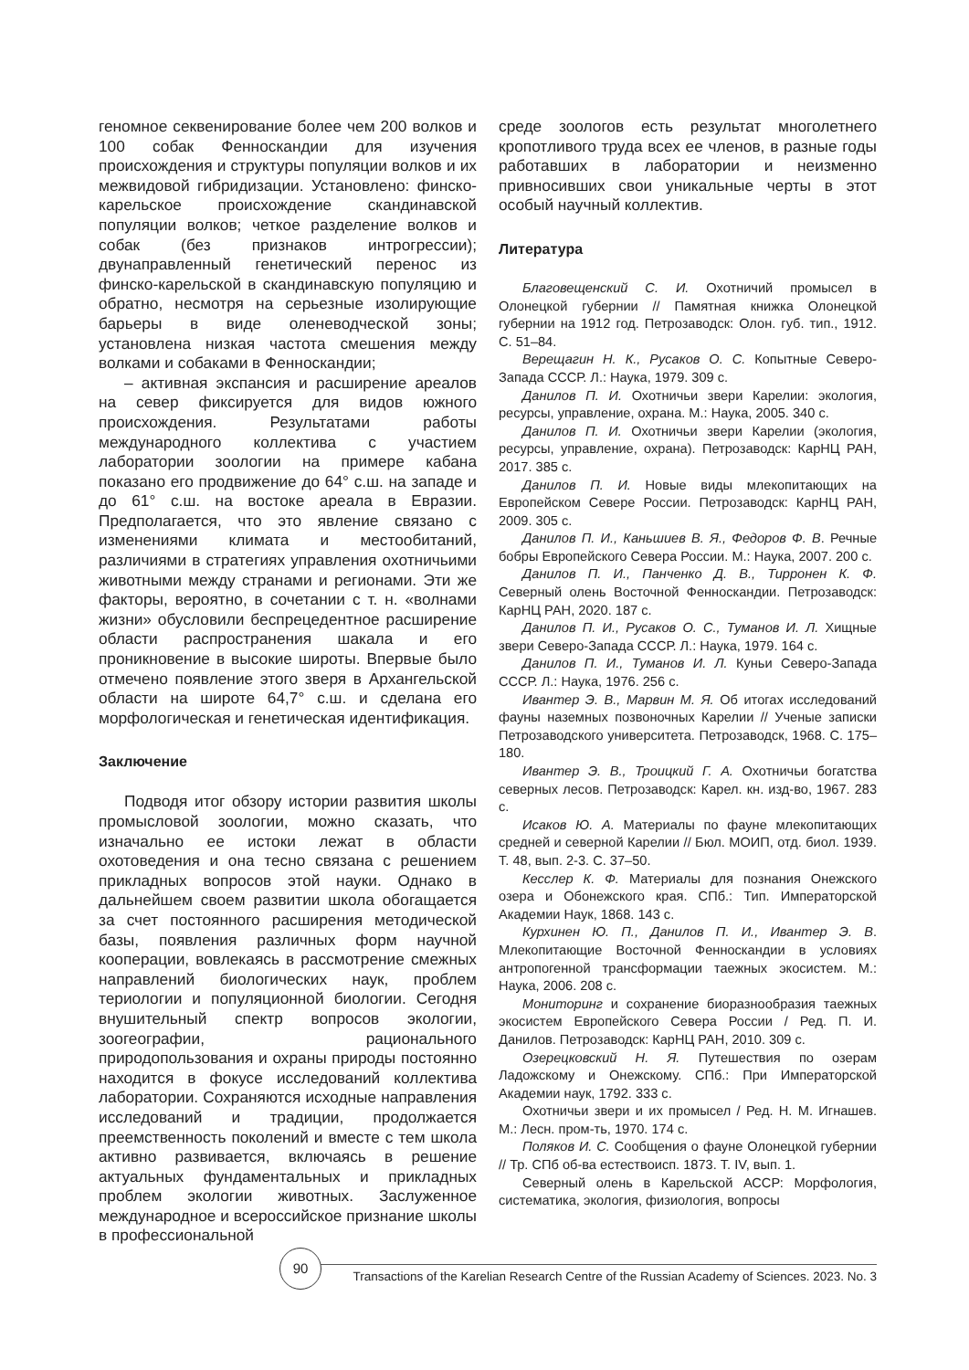геномное секвенирование более чем 200 волков и 100 собак Фенноскандии для изучения происхождения и структуры популяции волков и их межвидовой гибридизации. Установлено: финско-карельское происхождение скандинавской популяции волков; четкое разделение волков и собак (без признаков интрогрессии); двунаправленный генетический перенос из финско-карельской в скандинавскую популяцию и обратно, несмотря на серьезные изолирующие барьеры в виде оленеводческой зоны; установлена низкая частота смешения между волками и собаками в Фенноскандии;
– активная экспансия и расширение ареалов на север фиксируется для видов южного происхождения. Результатами работы международного коллектива с участием лаборатории зоологии на примере кабана показано его продвижение до 64° с.ш. на западе и до 61° с.ш. на востоке ареала в Евразии. Предполагается, что это явление связано с изменениями климата и местообитаний, различиями в стратегиях управления охотничьими животными между странами и регионами. Эти же факторы, вероятно, в сочетании с т. н. «волнами жизни» обусловили беспрецедентное расширение области распространения шакала и его проникновение в высокие широты. Впервые было отмечено появление этого зверя в Архангельской области на широте 64,7° с.ш. и сделана его морфологическая и генетическая идентификация.
Заключение
Подводя итог обзору истории развития школы промысловой зоологии, можно сказать, что изначально ее истоки лежат в области охотоведения и она тесно связана с решением прикладных вопросов этой науки. Однако в дальнейшем своем развитии школа обогащается за счет постоянного расширения методической базы, появления различных форм научной кооперации, вовлекаясь в рассмотрение смежных направлений биологических наук, проблем териологии и популяционной биологии. Сегодня внушительный спектр вопросов экологии, зоогеографии, рационального природопользования и охраны природы постоянно находится в фокусе исследований коллектива лаборатории. Сохраняются исходные направления исследований и традиции, продолжается преемственность поколений и вместе с тем школа активно развивается, включаясь в решение актуальных фундаментальных и прикладных проблем экологии животных. Заслуженное международное и всероссийское признание школы в профессиональной
среде зоологов есть результат многолетнего кропотливого труда всех ее членов, в разные годы работавших в лаборатории и неизменно привносивших свои уникальные черты в этот особый научный коллектив.
Литература
Благовещенский С. И. Охотничий промысел в Олонецкой губернии // Памятная книжка Олонецкой губернии на 1912 год. Петрозаводск: Олон. губ. тип., 1912. С. 51–84.
Верещагин Н. К., Русаков О. С. Копытные Северо-Запада СССР. Л.: Наука, 1979. 309 с.
Данилов П. И. Охотничьи звери Карелии: экология, ресурсы, управление, охрана. М.: Наука, 2005. 340 с.
Данилов П. И. Охотничьи звери Карелии (экология, ресурсы, управление, охрана). Петрозаводск: КарНЦ РАН, 2017. 385 с.
Данилов П. И. Новые виды млекопитающих на Европейском Севере России. Петрозаводск: КарНЦ РАН, 2009. 305 с.
Данилов П. И., Каньшиев В. Я., Федоров Ф. В. Речные бобры Европейского Севера России. М.: Наука, 2007. 200 с.
Данилов П. И., Панченко Д. В., Тирронен К. Ф. Северный олень Восточной Фенноскандии. Петрозаводск: КарНЦ РАН, 2020. 187 с.
Данилов П. И., Русаков О. С., Туманов И. Л. Хищные звери Северо-Запада СССР. Л.: Наука, 1979. 164 с.
Данилов П. И., Туманов И. Л. Куньи Северо-Запада СССР. Л.: Наука, 1976. 256 с.
Ивантер Э. В., Марвин М. Я. Об итогах исследований фауны наземных позвоночных Карелии // Ученые записки Петрозаводского университета. Петрозаводск, 1968. С. 175–180.
Ивантер Э. В., Троицкий Г. А. Охотничьи богатства северных лесов. Петрозаводск: Карел. кн. изд-во, 1967. 283 с.
Исаков Ю. А. Материалы по фауне млекопитающих средней и северной Карелии // Бюл. МОИП, отд. биол. 1939. Т. 48, вып. 2-3. С. 37–50.
Кесслер К. Ф. Материалы для познания Онежского озера и Обонежского края. СПб.: Тип. Императорской Академии Наук, 1868. 143 с.
Курхинен Ю. П., Данилов П. И., Ивантер Э. В. Млекопитающие Восточной Фенноскандии в условиях антропогенной трансформации таежных экосистем. М.: Наука, 2006. 208 с.
Мониторинг и сохранение биоразнообразия таежных экосистем Европейского Севера России / Ред. П. И. Данилов. Петрозаводск: КарНЦ РАН, 2010. 309 с.
Озерецковский Н. Я. Путешествия по озерам Ладожскому и Онежскому. СПб.: При Императорской Академии наук, 1792. 333 с.
Охотничьи звери и их промысел / Ред. Н. М. Игнашев. М.: Лесн. пром-ть, 1970. 174 с.
Поляков И. С. Сообщения о фауне Олонецкой губернии // Тр. СПб об-ва естествоисп. 1873. Т. IV, вып. 1.
Северный олень в Карельской АССР: Морфология, систематика, экология, физиология, вопросы
90
Transactions of the Karelian Research Centre of the Russian Academy of Sciences. 2023. No. 3